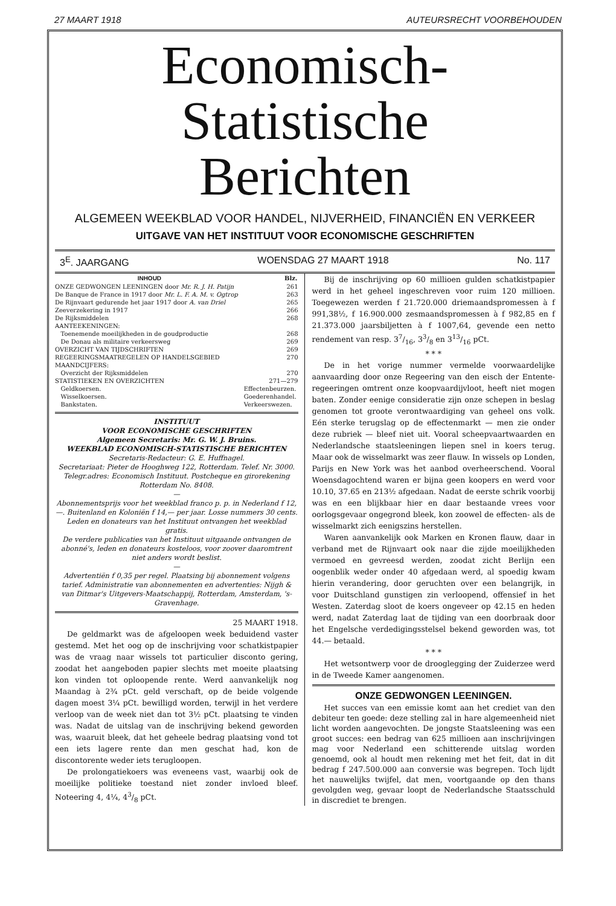27 MAART 1918 AUTEURSRECHT VOORBEHOUDEN
Economisch-Statistische
Berichten
ALGEMEEN WEEKBLAD VOOR HANDEL, NIJVERHEID, FINANCIËN EN VERKEER
UITGAVE VAN HET INSTITUUT VOOR ECONOMISCHE GESCHRIFTEN
3<sup>E</sup>. JAARGANG WOENSDAG 27 MAART 1918 No. 117
| INHOUD | | Blz. |
| --- | --- | --- |
| ONZE GEDWONGEN LEENINGEN door Mr. R. J. H. Patijn | | 261 |
| De Banque de France in 1917 door Mr. L. F. A. M. v. Ogtrop | | 263 |
| De Rijnvaart gedurende het jaar 1917 door A. van Driel | | 265 |
| Zeeverzekering in 1917 | | 266 |
| De Rijksmiddelen | | 268 |
| AANTEEKENINGEN: | | |
| Toenemende moeilijkheden in de goudproductie | | 268 |
| De Donau als militaire verkeersweg | | 269 |
| OVERZICHT VAN TIJDSCHRIFTEN | | 269 |
| REGEERINGSMAATREGELEN OP HANDELSGEBIED | | 270 |
| MAANDCIJFERS: | | |
| Overzicht der Rijksmiddelen | | 270 |
| STATISTIEKEN EN OVERZICHTEN | | 271—279 |
| Geldkoersen. | Effectenbeurzen. | |
| Wisselkoersen. | Goederenhandel. | |
| Bankstaten. | Verkeerswezen. | |
INSTITUUT
VOOR ECONOMISCHE GESCHRIFTEN
Algemeen Secretaris: Mr. G. W. J. Bruins.
WEEKBLAD ECONOMISCH-STATISTISCHE BERICHTEN
Secretaris-Redacteur: G. E. Huffnagel.
Secretariaat: Pieter de Hooghweg 122, Rotterdam. Telef. Nr. 3000. Telegr.adres: Economisch Instituut. Postcheque en girorekening Rotterdam No. 8408.
—
Abonnementsprijs voor het weekblad franco p. p. in Nederland f 12,—. Buitenland en Koloniën f 14,— per jaar. Losse nummers 30 cents.
Leden en donateurs van het Instituut ontvangen het weekblad gratis.
De verdere publicaties van het Instituut uitgaande ontvangen de abonné's, leden en donateurs kosteloos, voor zoover daaromtrent niet anders wordt beslist.
—
Advertentiën f 0,35 per regel. Plaatsing bij abonnement volgens tarief. Administratie van abonnementen en advertenties: Nijgh & van Ditmar's Uitgevers-Maatschappij, Rotterdam, Amsterdam, 's-Gravenhage.
25 MAART 1918.
De geldmarkt was de afgeloopen week beduidend vaster gestemd. Met het oog op de inschrijving voor schatkistpapier was de vraag naar wissels tot particulier disconto gering, zoodat het aangeboden papier slechts met moeite plaatsing kon vinden tot oploopende rente. Werd aanvankelijk nog Maandag à 2¾ pCt. geld verschaft, op de beide volgende dagen moest 3¼ pCt. bewilligd worden, terwijl in het verdere verloop van de week niet dan tot 3½ pCt. plaatsing te vinden was. Nadat de uitslag van de inschrijving bekend geworden was, waaruit bleek, dat het geheele bedrag plaatsing vond tot een iets lagere rente dan men geschat had, kon de discontorente weder iets terugloopen.
De prolongatiekoers was eveneens vast, waarbij ook de moeilijke politieke toestand niet zonder invloed bleef. Noteering 4, 4¼, 43/8 pCt.
Bij de inschrijving op 60 millioen gulden schatkistpapier werd in het geheel ingeschreven voor ruim 120 millioen. Toegewezen werden f 21.720.000 driemaandspromessen à f 991,38½, f 16.900.000 zesmaandspromessen à f 982,85 en f 21.373.000 jaarsbiljetten à f 1007,64, gevende een netto rendement van resp. 37/16, 33/8 en 313/16 pCt.
* * *
De in het vorige nummer vermelde voorwaardelijke aanvaarding door onze Regeering van den eisch der Entente-regeeringen omtrent onze koopvaardijvloot, heeft niet mogen baten. Zonder eenige consideratie zijn onze schepen in beslag genomen tot groote verontwaardiging van geheel ons volk. Eén sterke terugslag op de effectenmarkt — men zie onder deze rubriek — bleef niet uit. Vooral scheepvaartwaarden en Nederlandsche staatsleeningen liepen snel in koers terug. Maar ook de wisselmarkt was zeer flauw. In wissels op Londen, Parijs en New York was het aanbod overheerschend. Vooral Woensdagochtend waren er bijna geen koopers en werd voor 10.10, 37.65 en 213½ afgedaan. Nadat de eerste schrik voorbij was en een blijkbaar hier en daar bestaande vrees voor oorlogsgevaar ongegrond bleek, kon zoowel de effecten- als de wisselmarkt zich eenigszins herstellen.
Waren aanvankelijk ook Marken en Kronen flauw, daar in verband met de Rijnvaart ook naar die zijde moeilijkheden vermoed en gevreesd werden, zoodat zicht Berlijn een oogenblik weder onder 40 afgedaan werd, al spoedig kwam hierin verandering, door geruchten over een belangrijk, in voor Duitschland gunstigen zin verloopend, offensief in het Westen. Zaterdag sloot de koers ongeveer op 42.15 en heden werd, nadat Zaterdag laat de tijding van een doorbraak door het Engelsche verdedigingsstelsel bekend geworden was, tot 44.— betaald.
* * *
Het wetsontwerp voor de drooglegging der Zuiderzee werd in de Tweede Kamer aangenomen.
ONZE GEDWONGEN LEENINGEN.
Het succes van een emissie komt aan het crediet van den debiteur ten goede: deze stelling zal in hare algemeenheid niet licht worden aangevochten. De jongste Staatsleening was een groot succes: een bedrag van 625 millioen aan inschrijvingen mag voor Nederland een schitterende uitslag worden genoemd, ook al houdt men rekening met het feit, dat in dit bedrag f 247.500.000 aan conversie was begrepen. Toch lijdt het nauwelijks twijfel, dat men, voortgaande op den thans gevolgden weg, gevaar loopt de Nederlandsche Staatsschuld in discrediet te brengen.